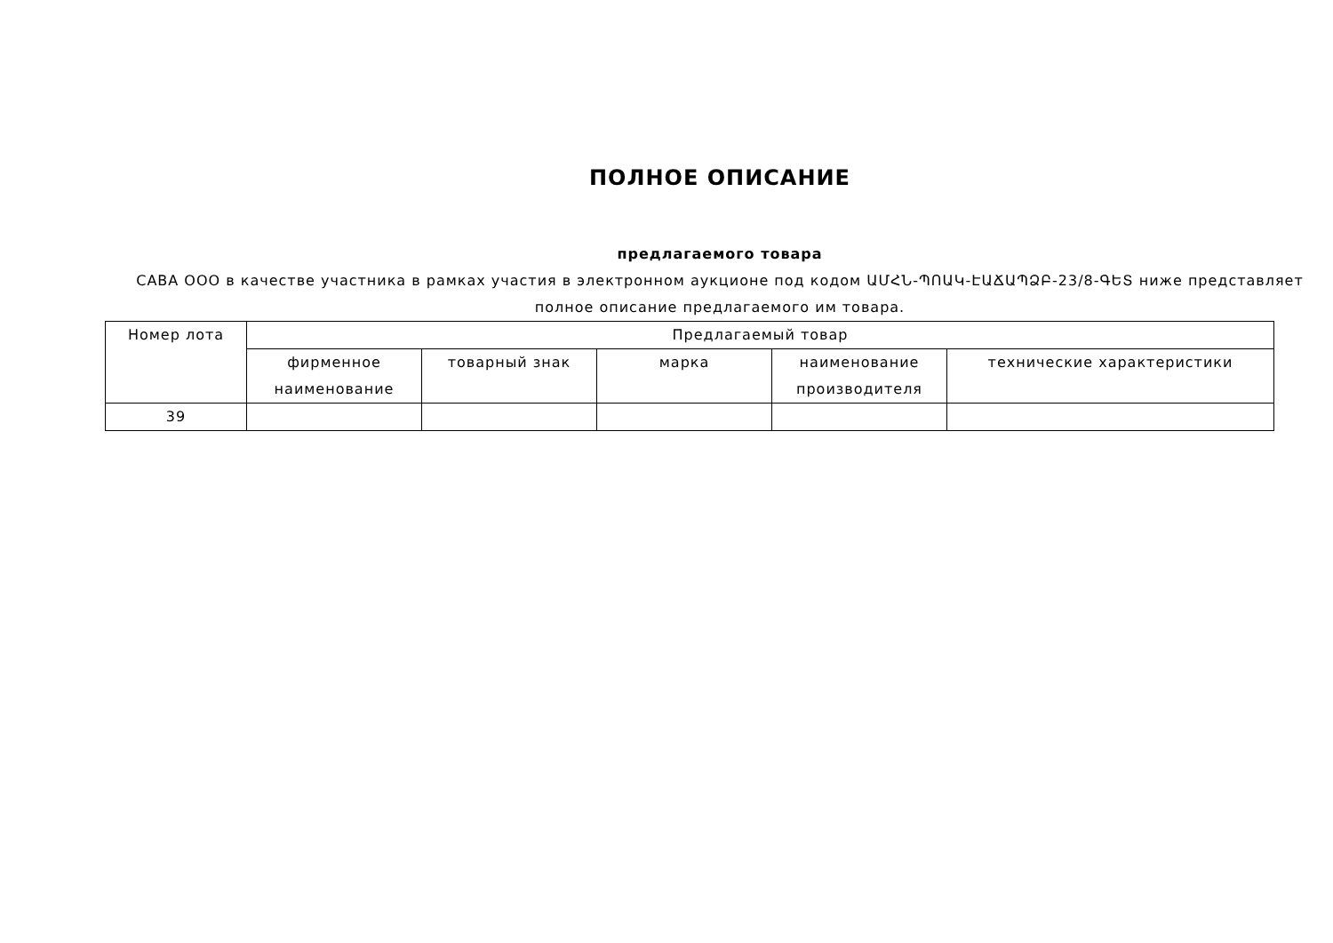ПОЛНОЕ ОПИСАНИЕ
предлагаемого товара
САВА ООО в качестве участника в рамках участия в электронном аукционе под кодом ԱՄՀՆ-ՊՈԱԿ-ԷԱՃԱՊՁԲ-23/8-ԳԵՏ ниже представляет полное описание предлагаемого им товара.
| Номер лота | Предлагаемый товар | | | | |
| --- | --- | --- | --- | --- | --- |
| | фирменное наименование | товарный знак | марка | наименование производителя | технические характеристики |
| 39 | | | | | |